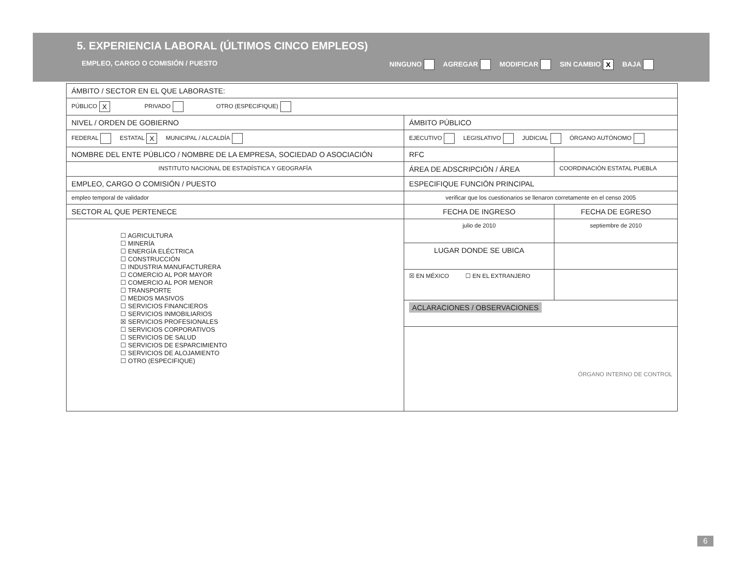5. EXPERIENCIA LABORAL (ÚLTIMOS CINCO EMPLEOS)
EMPLEO, CARGO O COMISIÓN / PUESTO NINGUNO AGREGAR MODIFICAR SIN CAMBIO X BAJA
| ÁMBITO / SECTOR EN EL QUE LABORASTE: | | | |
| PÚBLICO X PRIVADO OTRO (ESPECIFIQUE) | | | |
| NIVEL / ORDEN DE GOBIERNO | ÁMBITO PÚBLICO | | |
| FEDERAL ESTATAL X MUNICIPAL / ALCALDÍA | EJECUTIVO LEGISLATIVO JUDICIAL ÓRGANO AUTÓNOMO | | |
| NOMBRE DEL ENTE PÚBLICO / NOMBRE DE LA EMPRESA, SOCIEDAD O ASOCIACIÓN | | RFC | |
| INSTITUTO NACIONAL DE ESTADÍSTICA Y GEOGRAFÍA | | ÁREA DE ADSCRIPCIÓN / ÁREA | COORDINACIÓN ESTATAL PUEBLA |
| EMPLEO, CARGO O COMISIÓN / PUESTO | ESPECIFIQUE FUNCIÓN PRINCIPAL | | |
| empleo temporal de validador | verificar que los cuestionarios se llenaron corretamente en el censo 2005 | | |
| SECTOR AL QUE PERTENECE | FECHA DE INGRESO | | FECHA DE EGRESO |
| ☐ AGRICULTURA ☐ MINERÍA ☐ ENERGÍA ELÉCTRICA ☐ CONSTRUCCIÓN ☐ INDUSTRIA MANUFACTURERA ☐ COMERCIO AL POR MAYOR ☐ COMERCIO AL POR MENOR ☐ TRANSPORTE ☐ MEDIOS MASIVOS ☐ SERVICIOS FINANCIEROS ☐ SERVICIOS INMOBILIARIOS ☒ SERVICIOS PROFESIONALES ☐ SERVICIOS CORPORATIVOS ☐ SERVICIOS DE SALUD ☐ SERVICIOS DE ESPARCIMIENTO ☐ SERVICIOS DE ALOJAMIENTO ☐ OTRO (ESPECIFIQUE) | julio de 2010 | | septiembre de 2010 |
| | LUGAR DONDE SE UBICA | | |
| | ☒ EN MÉXICO ☐ EN EL EXTRANJERO | | |
| | ACLARACIONES / OBSERVACIONES | | |
| | ÓRGANO INTERNO DE CONTROL | | |
6